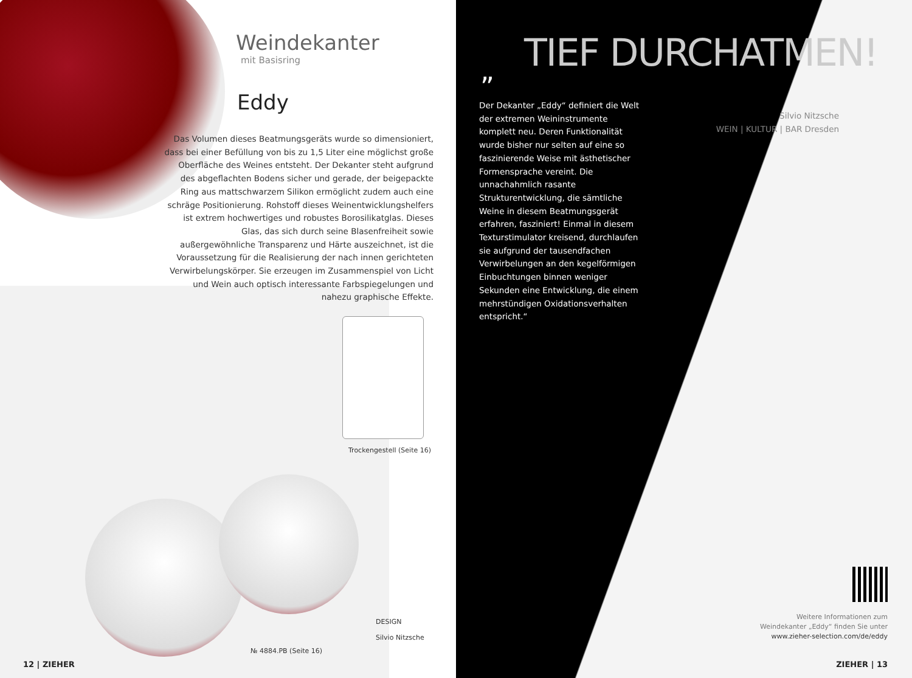Weindekanter
mit Basisring
Eddy
Das Volumen dieses Beatmungsgeräts wurde so dimensioniert, dass bei einer Befüllung von bis zu 1,5 Liter eine möglichst große Oberfläche des Weines entsteht. Der Dekanter steht aufgrund des abgeflachten Bodens sicher und gerade, der beigepackte Ring aus mattschwarzem Silikon ermöglicht zudem auch eine schräge Positionierung. Rohstoff dieses Weinentwicklungshelfers ist extrem hochwertiges und robustes Borosilikatglas. Dieses Glas, das sich durch seine Blasenfreiheit sowie außergewöhnliche Transparenz und Härte auszeichnet, ist die Voraussetzung für die Realisierung der nach innen gerichteten Verwirbelungskörper. Sie erzeugen im Zusammenspiel von Licht und Wein auch optisch interessante Farbspiegelungen und nahezu graphische Effekte.
Trockengestell (Seite 16)
DESIGN
Silvio Nitzsche
№ 4884.PB (Seite 16)
12 | ZIEHER
TIEF DURCHATMEN!
”
Der Dekanter „Eddy“ definiert die Welt der extremen Weininstrumente komplett neu. Deren Funktionalität wurde bisher nur selten auf eine so faszinierende Weise mit ästhetischer Formensprache vereint. Die unnachahmlich rasante Strukturentwicklung, die sämtliche Weine in diesem Beatmungsgerät erfahren, fasziniert! Einmal in diesem Texturstimulator kreisend, durchlaufen sie aufgrund der tausendfachen Verwirbelungen an den kegelförmigen Einbuchtungen binnen weniger Sekunden eine Entwicklung, die einem mehrstündigen Oxidationsverhalten entspricht.“
Silvio Nitzsche
WEIN | KULTUR | BAR Dresden
Weitere Informationen zum
Weindekanter „Eddy“ finden Sie unter
www.zieher-selection.com/de/eddy
ZIEHER | 13